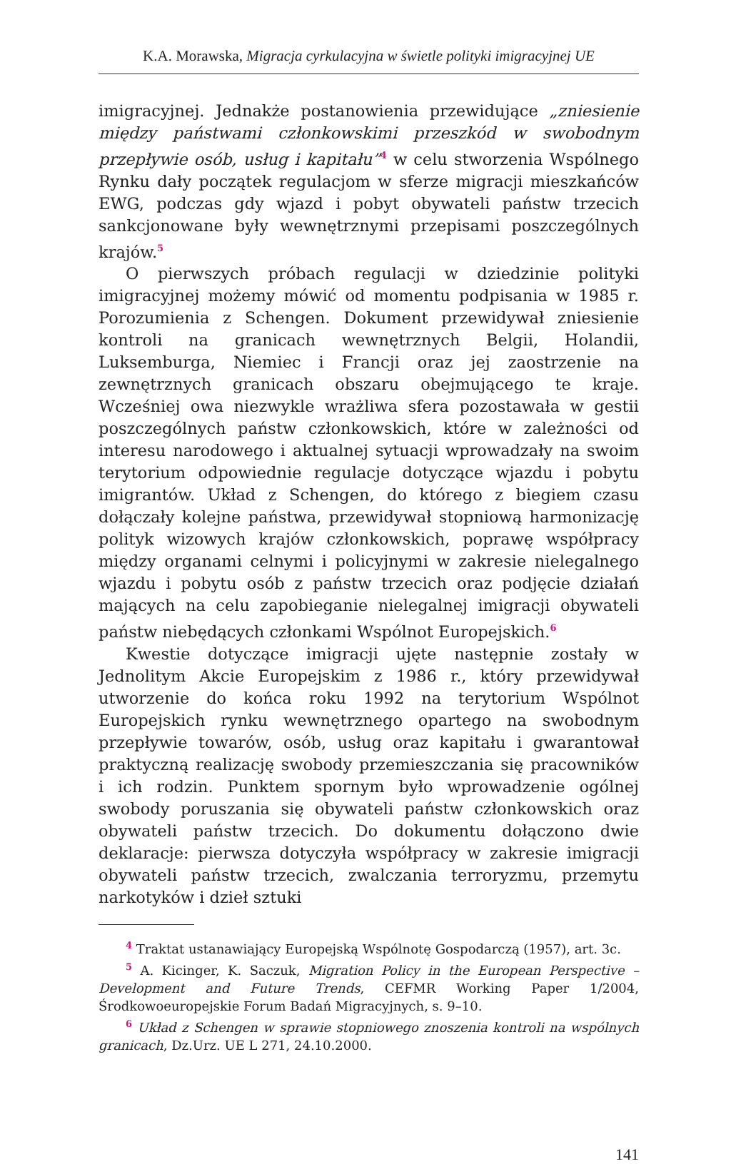K.A. Morawska, Migracja cyrkulacyjna w świetle polityki imigracyjnej UE
imigracyjnej. Jednakże postanowienia przewidujące „zniesienie między państwami członkowskimi przeszkód w swobodnym przepływie osób, usług i kapitału”<sup>4</sup> w celu stworzenia Wspólnego Rynku dały początek regulacjom w sferze migracji mieszkańców EWG, podczas gdy wjazd i pobyt obywateli państw trzecich sankcjonowane były wewnętrznymi przepisami poszczególnych krajów.<sup>5</sup>
O pierwszych próbach regulacji w dziedzinie polityki imigracyjnej możemy mówić od momentu podpisania w 1985 r. Porozumienia z Schengen. Dokument przewidywał zniesienie kontroli na granicach wewnętrznych Belgii, Holandii, Luksemburga, Niemiec i Francji oraz jej zaostrzenie na zewnętrznych granicach obszaru obejmującego te kraje. Wcześniej owa niezwykle wrażliwa sfera pozostawała w gestii poszczególnych państw członkowskich, które w zależności od interesu narodowego i aktualnej sytuacji wprowadzały na swoim terytorium odpowiednie regulacje dotyczące wjazdu i pobytu imigrantów. Układ z Schengen, do którego z biegiem czasu dołączały kolejne państwa, przewidywał stopniową harmonizację polityk wizowych krajów członkowskich, poprawę współpracy między organami celnymi i policyjnymi w zakresie nielegalnego wjazdu i pobytu osób z państw trzecich oraz podjęcie działań mających na celu zapobieganie nielegalnej imigracji obywateli państw niebędących członkami Wspólnot Europejskich.<sup>6</sup>
Kwestie dotyczące imigracji ujęte następnie zostały w Jednolitym Akcie Europejskim z 1986 r., który przewidywał utworzenie do końca roku 1992 na terytorium Wspólnot Europejskich rynku wewnętrznego opartego na swobodnym przepływie towarów, osób, usług oraz kapitału i gwarantował praktyczną realizację swobody przemieszczania się pracowników i ich rodzin. Punktem spornym było wprowadzenie ogólnej swobody poruszania się obywateli państw członkowskich oraz obywateli państw trzecich. Do dokumentu dołączono dwie deklaracje: pierwsza dotyczyła współpracy w zakresie imigracji obywateli państw trzecich, zwalczania terroryzmu, przemytu narkotyków i dzieł sztuki
<sup>4</sup> Traktat ustanawiający Europejską Wspólnotę Gospodarczą (1957), art. 3c.
<sup>5</sup> A. Kicinger, K. Saczuk, Migration Policy in the European Perspective – Development and Future Trends, CEFMR Working Paper 1/2004, Środkowoeuropejskie Forum Badań Migracyjnych, s. 9–10.
<sup>6</sup> Układ z Schengen w sprawie stopniowego znoszenia kontroli na wspólnych granicach, Dz.Urz. UE L 271, 24.10.2000.
141